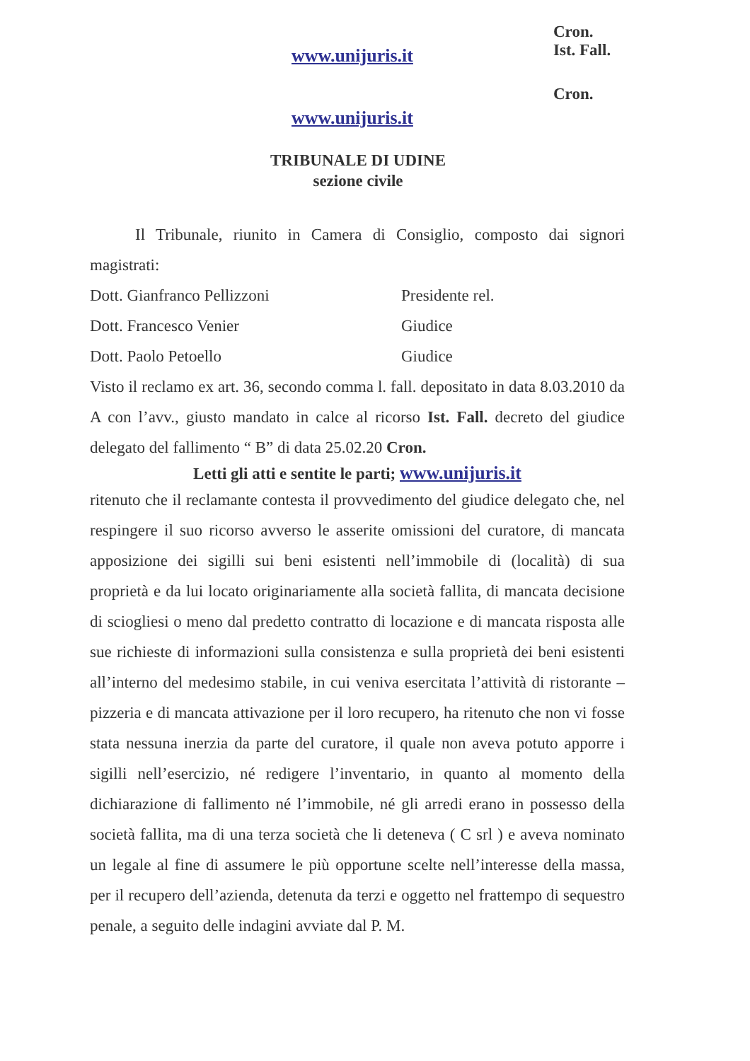Cron.
Ist. Fall.
www.unijuris.it
Cron.
www.unijuris.it
TRIBUNALE DI UDINE
sezione civile
Il Tribunale, riunito in Camera di Consiglio, composto dai signori magistrati:
Dott. Gianfranco Pellizzoni Presidente rel.
Dott. Francesco Venier Giudice
Dott. Paolo Petoello Giudice
Visto il reclamo ex art. 36, secondo comma l. fall. depositato in data 8.03.2010 da A con l’avv., giusto mandato in calce al ricorso Ist. Fall. decreto del giudice delegato del fallimento “ B” di data 25.02.20 Cron.
Letti gli atti e sentite le parti; www.unijuris.it
ritenuto che il reclamante contesta il provvedimento del giudice delegato che, nel respingere il suo ricorso avverso le asserite omissioni del curatore, di mancata apposizione dei sigilli sui beni esistenti nell’immobile di (località) di sua proprietà e da lui locato originariamente alla società fallita, di mancata decisione di sciogliesi o meno dal predetto contratto di locazione e di mancata risposta alle sue richieste di informazioni sulla consistenza e sulla proprietà dei beni esistenti all’interno del medesimo stabile, in cui veniva esercitata l’attività di ristorante – pizzeria e di mancata attivazione per il loro recupero, ha ritenuto che non vi fosse stata nessuna inerzia da parte del curatore, il quale non aveva potuto apporre i sigilli nell’esercizio, né redigere l’inventario, in quanto al momento della dichiarazione di fallimento né l’immobile, né gli arredi erano in possesso della società fallita, ma di una terza società che li deteneva ( C srl ) e aveva nominato un legale al fine di assumere le più opportune scelte nell’interesse della massa, per il recupero dell’azienda, detenuta da terzi e oggetto nel frattempo di sequestro penale, a seguito delle indagini avviate dal P. M.